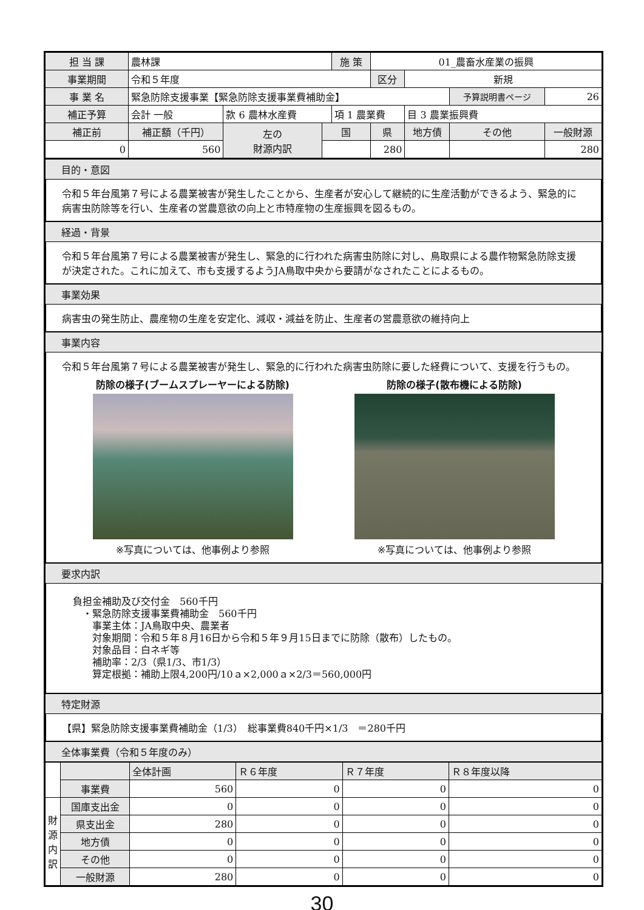| 担 当 課 | 農林課 | | | 施 策 | | 01_農畜水産業の振興 | | | |
| 事業期間 | 令和５年度 | | | | | 区分 | 新規 | | |
| 事 業 名 | 緊急防除支援事業【緊急防除支援事業費補助金】 | | | | | | | 予算説明書ページ | 26 |
| 補正予算 | 会計 一般 | 款 6 農林水産費 | | 項 1 農業費 | | | 目 3 農業振興費 | | |
| 補正前 | 補正額（千円） | 左の 財源内訳 | 国 | | 県 | | 地方債 | その他 | 一般財源 |
| 0 | 560 | | | | 280 | | | | 280 |
目的・意図
令和５年台風第７号による農業被害が発生したことから、生産者が安心して継続的に生産活動ができるよう、緊急的に病害虫防除等を行い、生産者の営農意欲の向上と市特産物の生産振興を図るもの。
経過・背景
令和５年台風第７号による農業被害が発生し、緊急的に行われた病害虫防除に対し、鳥取県による農作物緊急防除支援が決定された。これに加えて、市も支援するようJA鳥取中央から要請がなされたことによるもの。
事業効果
病害虫の発生防止、農産物の生産を安定化、減収・減益を防止、生産者の営農意欲の維持向上
事業内容
令和５年台風第７号による農業被害が発生し、緊急的に行われた病害虫防除に要した経費について、支援を行うもの。
防除の様子(ブームスプレーヤーによる防除)
※写真については、他事例より参照
防除の様子(散布機による防除)
※写真については、他事例より参照
要求内訳
負担金補助及び交付金　560千円
　・緊急防除支援事業費補助金　560千円
　　事業主体：JA鳥取中央、農業者
　　対象期間：令和５年８月16日から令和５年９月15日までに防除（散布）したもの。
　　対象品目：白ネギ等
　　補助率：2/3（県1/3、市1/3）
　　算定根拠：補助上限4,200円/10ａ×2,000ａ×2/3＝560,000円
特定財源
【県】緊急防除支援事業費補助金（1/3）　総事業費840千円×1/3　＝280千円
全体事業費（令和５年度のみ）
| | | 全体計画 | Ｒ６年度 | Ｒ７年度 | Ｒ８年度以降 |
| | 事業費 | 560 | 0 | 0 | 0 |
| 財 源 内 訳 | 国庫支出金 | 0 | 0 | 0 | 0 |
| | 県支出金 | 280 | 0 | 0 | 0 |
| | 地方債 | 0 | 0 | 0 | 0 |
| | その他 | 0 | 0 | 0 | 0 |
| | 一般財源 | 280 | 0 | 0 | 0 |
30